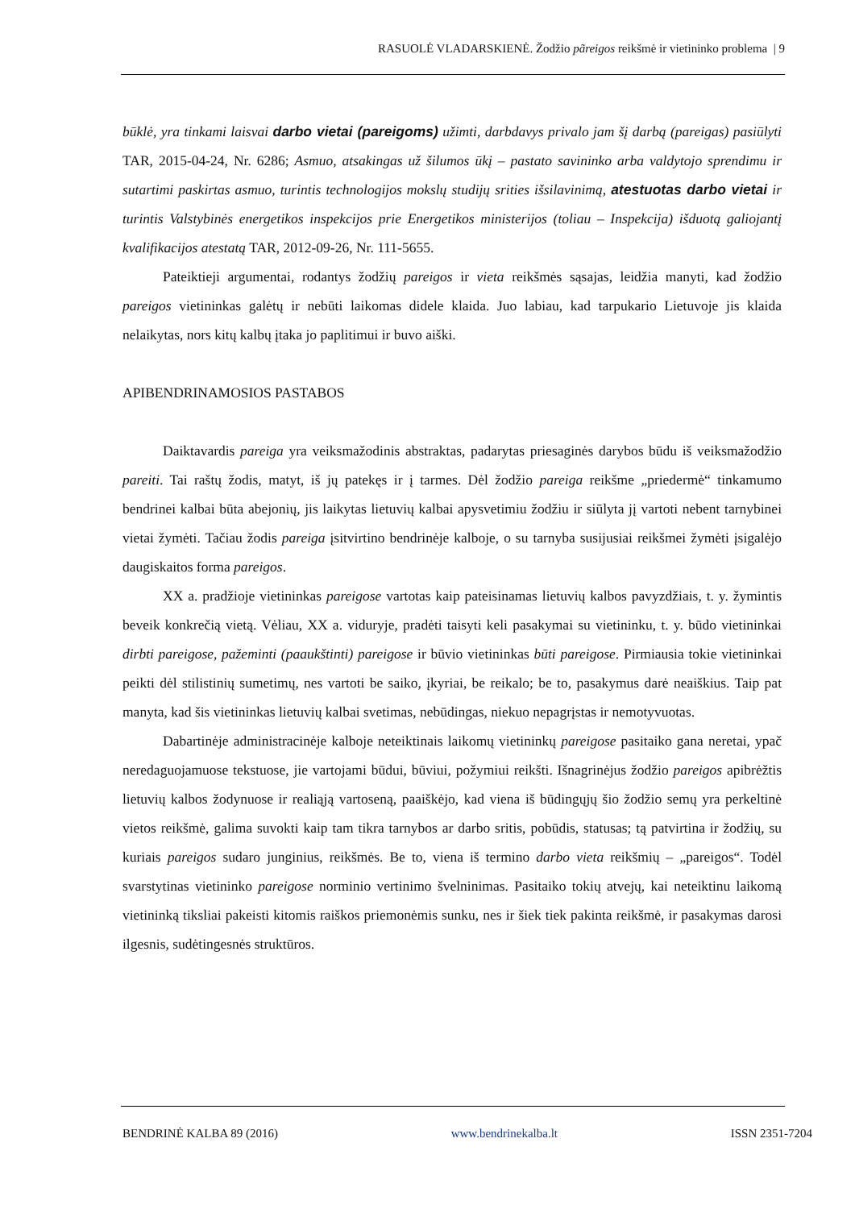RASUOLĖ VLADARSKIENĖ. Žodžio pãreigos reikšmė ir vietininko problema | 9
būklė, yra tinkami laisvai darbo vietai (pareigoms) užimti, darbdavys privalo jam šį darbą (pareigas) pasiūlyti TAR, 2015-04-24, Nr. 6286; Asmuo, atsakingas už šilumos ūkį – pastato savininko arba valdytojo sprendimu ir sutartimi paskirtas asmuo, turintis technologijos mokslų studijų srities išsilavinimą, atestuotas darbo vietai ir turintis Valstybinės energetikos inspekcijos prie Energetikos ministerijos (toliau – Inspekcija) išduotą galiojantį kvalifikacijos atestatą TAR, 2012-09-26, Nr. 111-5655.
Pateiktieji argumentai, rodantys žodžių pareigos ir vieta reikšmės sąsajas, leidžia manyti, kad žodžio pareigos vietininkas galėtų ir nebūti laikomas didele klaida. Juo labiau, kad tarpukario Lietuvoje jis klaida nelaikytas, nors kitų kalbų įtaka jo paplitimui ir buvo aiški.
APIBENDRINAMOSIOS PASTABOS
Daiktavardis pareiga yra veiksmažodinis abstraktas, padarytas priesaginės darybos būdu iš veiksmažodžio pareiti. Tai raštų žodis, matyt, iš jų patekęs ir į tarmes. Dėl žodžio pareiga reikšme „priedermė“ tinkamumo bendrinei kalbai būta abejonių, jis laikytas lietuvių kalbai apysvetimiu žodžiu ir siūlyta jį vartoti nebent tarnybinei vietai žymėti. Tačiau žodis pareiga įsitvirtino bendrinėje kalboje, o su tarnyba susijusiai reikšmei žymėti įsigalėjo daugiskaitos forma pareigos.
XX a. pradžioje vietininkas pareigose vartotas kaip pateisinamas lietuvių kalbos pavyzdžiais, t. y. žymintis beveik konkrečią vietą. Vėliau, XX a. viduryje, pradėti taisyti keli pasakymai su vietininku, t. y. būdo vietininkai dirbti pareigose, pažeminti (paaukštinti) pareigose ir būvio vietininkas būti pareigose. Pirmiausia tokie vietininkai peikti dėl stilistinių sumetimų, nes vartoti be saiko, įkyriai, be reikalo; be to, pasakymus darė neaiškius. Taip pat manyta, kad šis vietininkas lietuvių kalbai svetimas, nebūdingas, niekuo nepagrįstas ir nemotyvuotas.
Dabartinėje administracinėje kalboje neteiktinais laikomų vietininkų pareigose pasitaiko gana neretai, ypač neredaguojamuose tekstuose, jie vartojami būdui, būviui, požymiui reikšti. Išnagrinėjus žodžio pareigos apibrėžtis lietuvių kalbos žodynuose ir realiąją vartoseną, paaiškėjo, kad viena iš būdingųjų šio žodžio semų yra perkeltinė vietos reikšmė, galima suvokti kaip tam tikra tarnybos ar darbo sritis, pobūdis, statusas; tą patvirtina ir žodžių, su kuriais pareigos sudaro junginius, reikšmės. Be to, viena iš termino darbo vieta reikšmių – „pareigos“. Todėl svarstytinas vietininko pareigose norminio vertinimo švelninimas. Pasitaiko tokių atvejų, kai neteiktinu laikomą vietininką tiksliai pakeisti kitomis raiškos priemonėmis sunku, nes ir šiek tiek pakinta reikšmė, ir pasakymas darosi ilgesnis, sudėtingesnės struktūros.
BENDRINĖ KALBA 89 (2016) www.bendrinekalba.lt ISSN 2351-7204